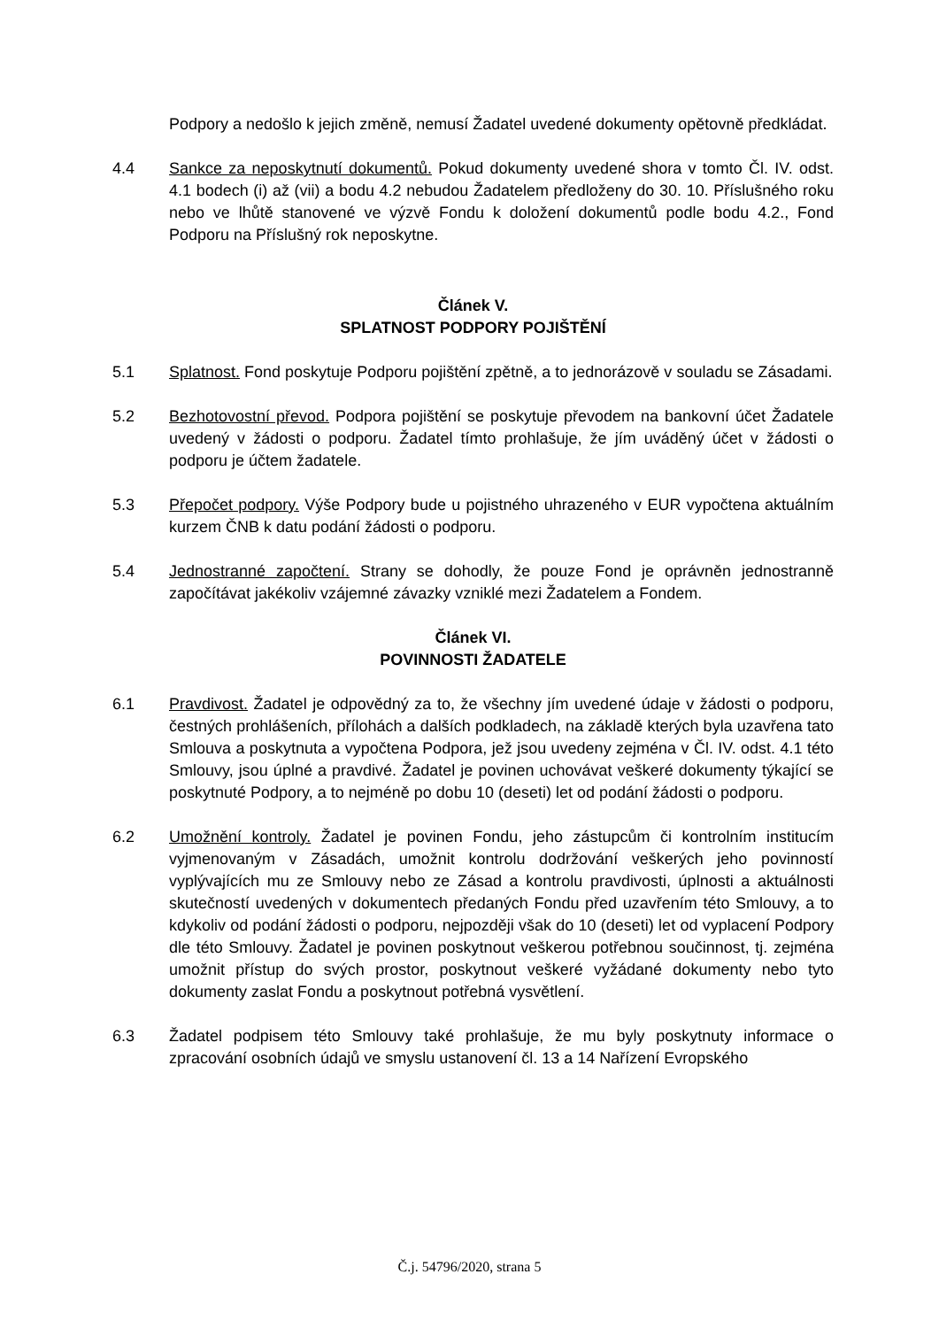Podpory a nedošlo k jejich změně, nemusí Žadatel uvedené dokumenty opětovně předkládat.
4.4 Sankce za neposkytnutí dokumentů. Pokud dokumenty uvedené shora v tomto Čl. IV. odst. 4.1 bodech (i) až (vii) a bodu 4.2 nebudou Žadatelem předloženy do 30. 10. Příslušného roku nebo ve lhůtě stanovené ve výzvě Fondu k doložení dokumentů podle bodu 4.2., Fond Podporu na Příslušný rok neposkytne.
Článek V.
SPLATNOST PODPORY POJIŠTĚNÍ
5.1 Splatnost. Fond poskytuje Podporu pojištění zpětně, a to jednorázově v souladu se Zásadami.
5.2 Bezhotovostní převod. Podpora pojištění se poskytuje převodem na bankovní účet Žadatele uvedený v žádosti o podporu. Žadatel tímto prohlašuje, že jím uváděný účet v žádosti o podporu je účtem žadatele.
5.3 Přepočet podpory. Výše Podpory bude u pojistného uhrazeného v EUR vypočtena aktuálním kurzem ČNB k datu podání žádosti o podporu.
5.4 Jednostranné započtení. Strany se dohodly, že pouze Fond je oprávněn jednostranně započítávat jakékoliv vzájemné závazky vzniklé mezi Žadatelem a Fondem.
Článek VI.
POVINNOSTI ŽADATELE
6.1 Pravdivost. Žadatel je odpovědný za to, že všechny jím uvedené údaje v žádosti o podporu, čestných prohlášeních, přílohách a dalších podkladech, na základě kterých byla uzavřena tato Smlouva a poskytnuta a vypočtena Podpora, jež jsou uvedeny zejména v Čl. IV. odst. 4.1 této Smlouvy, jsou úplné a pravdivé. Žadatel je povinen uchovávat veškeré dokumenty týkající se poskytnuté Podpory, a to nejméně po dobu 10 (deseti) let od podání žádosti o podporu.
6.2 Umožnění kontroly. Žadatel je povinen Fondu, jeho zástupcům či kontrolním institucím vyjmenovaným v Zásadách, umožnit kontrolu dodržování veškerých jeho povinností vyplývajících mu ze Smlouvy nebo ze Zásad a kontrolu pravdivosti, úplnosti a aktuálnosti skutečností uvedených v dokumentech předaných Fondu před uzavřením této Smlouvy, a to kdykoliv od podání žádosti o podporu, nejpozději však do 10 (deseti) let od vyplacení Podpory dle této Smlouvy. Žadatel je povinen poskytnout veškerou potřebnou součinnost, tj. zejména umožnit přístup do svých prostor, poskytnout veškeré vyžádané dokumenty nebo tyto dokumenty zaslat Fondu a poskytnout potřebná vysvětlení.
6.3 Žadatel podpisem této Smlouvy také prohlašuje, že mu byly poskytnuty informace o zpracování osobních údajů ve smyslu ustanovení čl. 13 a 14 Nařízení Evropského
Č.j. 54796/2020, strana 5